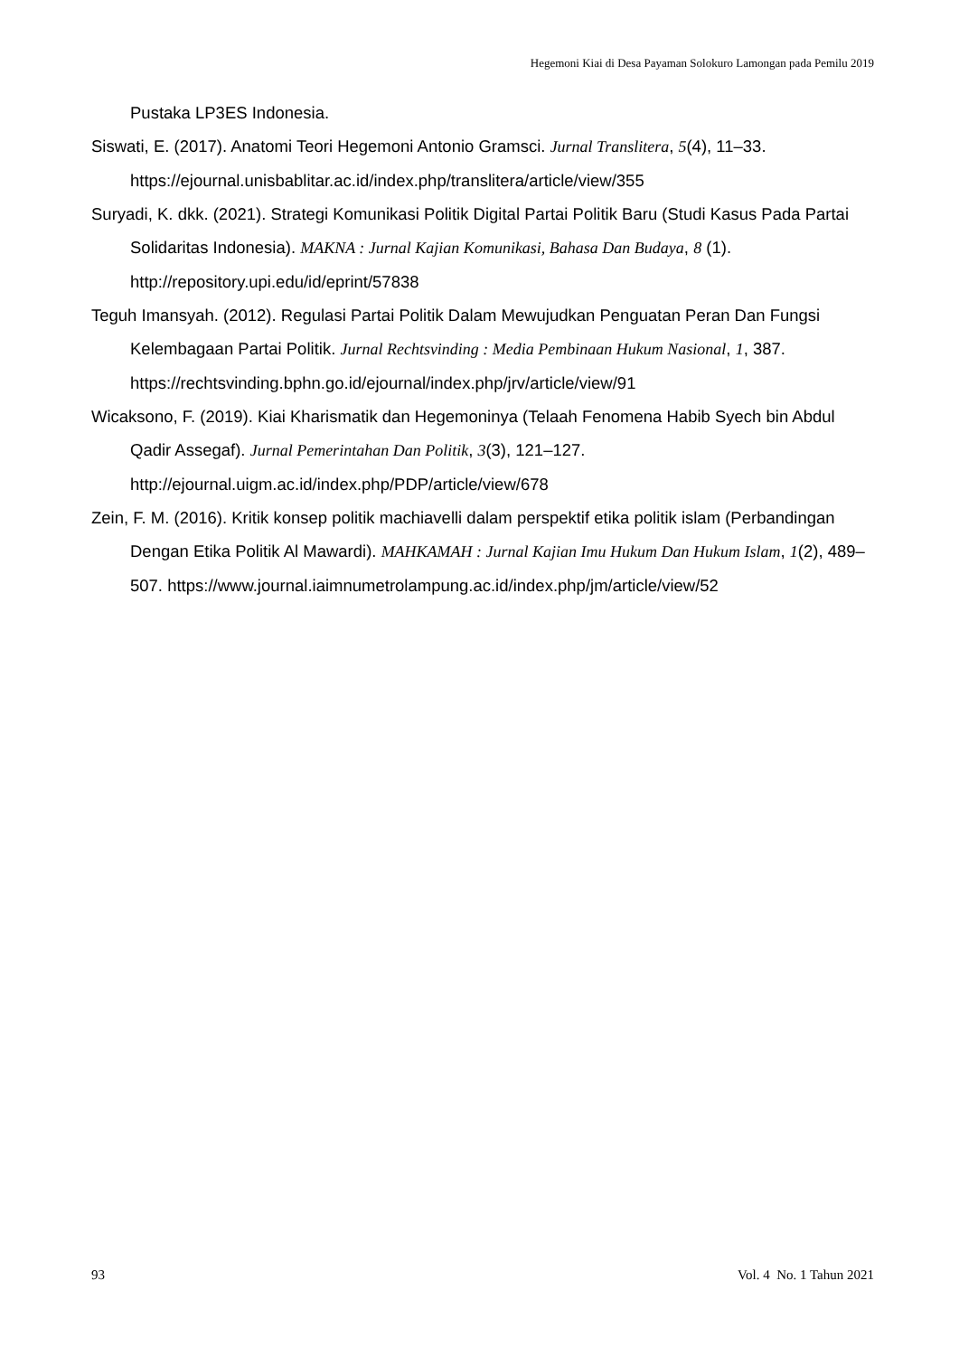Hegemoni Kiai di Desa Payaman Solokuro Lamongan pada Pemilu 2019
Pustaka LP3ES Indonesia.
Siswati, E. (2017). Anatomi Teori Hegemoni Antonio Gramsci. Jurnal Translitera, 5(4), 11–33. https://ejournal.unisbablitar.ac.id/index.php/translitera/article/view/355
Suryadi, K. dkk. (2021). Strategi Komunikasi Politik Digital Partai Politik Baru (Studi Kasus Pada Partai Solidaritas Indonesia). MAKNA : Jurnal Kajian Komunikasi, Bahasa Dan Budaya, 8 (1). http://repository.upi.edu/id/eprint/57838
Teguh Imansyah. (2012). Regulasi Partai Politik Dalam Mewujudkan Penguatan Peran Dan Fungsi Kelembagaan Partai Politik. Jurnal Rechtsvinding : Media Pembinaan Hukum Nasional, 1, 387. https://rechtsvinding.bphn.go.id/ejournal/index.php/jrv/article/view/91
Wicaksono, F. (2019). Kiai Kharismatik dan Hegemoninya (Telaah Fenomena Habib Syech bin Abdul Qadir Assegaf). Jurnal Pemerintahan Dan Politik, 3(3), 121–127. http://ejournal.uigm.ac.id/index.php/PDP/article/view/678
Zein, F. M. (2016). Kritik konsep politik machiavelli dalam perspektif etika politik islam (Perbandingan Dengan Etika Politik Al Mawardi). MAHKAMAH : Jurnal Kajian Imu Hukum Dan Hukum Islam, 1(2), 489–507. https://www.journal.iaimnumetrolampung.ac.id/index.php/jm/article/view/52
93 Vol. 4 No. 1 Tahun 2021